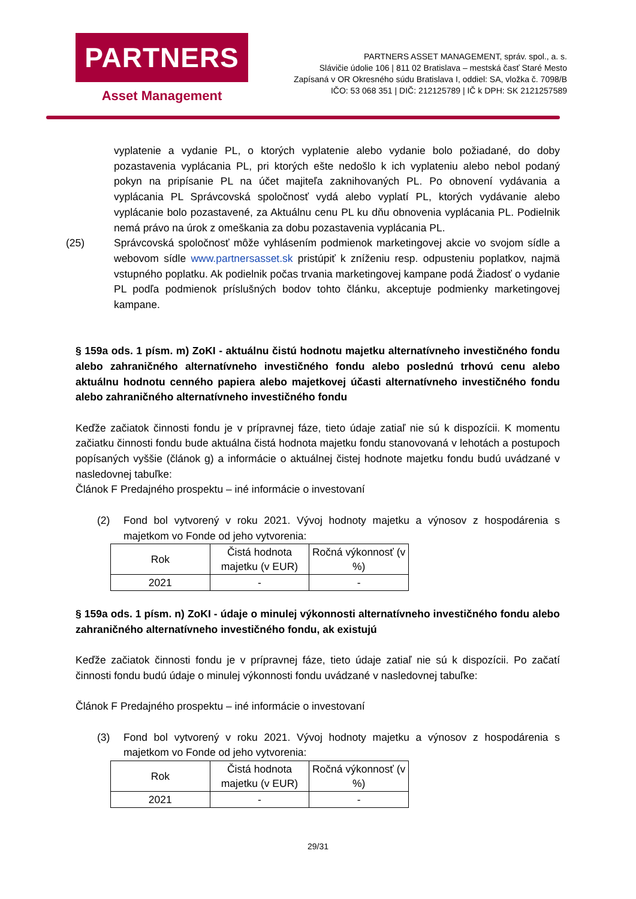PARTNERS
Asset Management
PARTNERS ASSET MANAGEMENT, správ. spol., a. s.
Sláviči​e údolie 106 | 811 02 Bratislava – mestská časť Staré Mesto
Zapísaná v OR Okresného súdu Bratislava I, oddiel: SA, vložka č. 7098/B
IČO: 53 068 351 | DIČ: 212125789 | IČ k DPH: SK 2121257589
vyplatenie a vydanie PL, o ktorých vyplatenie alebo vydanie bolo požiadané, do doby pozastavenia vyplácania PL, pri ktorých ešte nedošlo k ich vyplateniu alebo nebol podaný pokyn na pripísanie PL na účet majiteľa zaknihovaných PL. Po obnovení vydávania a vyplácania PL Správcovská spoločnosť vydá alebo vyplatí PL, ktorých vydávanie alebo vyplácanie bolo pozastavené, za Aktuálnu cenu PL ku dňu obnovenia vyplácania PL. Podielnik nemá právo na úrok z omeškania za dobu pozastavenia vyplácania PL.
(25) Správcovská spoločnosť môže vyhlásením podmienok marketingovej akcie vo svojom sídle a webovom sídle www.partnersasset.sk pristúpiť k zníženiu resp. odpusteniu poplatkov, najmä vstupného poplatku. Ak podielnik počas trvania marketingovej kampane podá Žiadosť o vydanie PL podľa podmienok príslušných bodov tohto článku, akceptuje podmienky marketingovej kampane.
§ 159a ods. 1 písm. m) ZoKI - aktuálnu čistú hodnotu majetku alternatívneho investičného fondu alebo zahraničného alternatívneho investičného fondu alebo poslednú trhovú cenu alebo aktuálnu hodnotu cenného papiera alebo majetkovej účasti alternatívneho investičného fondu alebo zahraničného alternatívneho investičného fondu
Keďže začiatok činnosti fondu je v prípravnej fáze, tieto údaje zatiaľ nie sú k dispozícii. K momentu začiatku činnosti fondu bude aktuálna čistá hodnota majetku fondu stanovovaná v lehotách a postupoch popísaných vyššie (článok g) a informácie o aktuálnej čistej hodnote majetku fondu budú uvádzané v nasledovnej tabuľke:
Článok F Predajného prospektu – iné informácie o investovaní
(2) Fond bol vytvorený v roku 2021. Vývoj hodnoty majetku a výnosov z hospodárenia s majetkom vo Fonde od jeho vytvorenia:
| Rok | Čistá hodnota majetku (v EUR) | Ročná výkonnosť (v %) |
| --- | --- | --- |
| 2021 | - | - |
§ 159a ods. 1 písm. n) ZoKI - údaje o minulej výkonnosti alternatívneho investičného fondu alebo zahraničného alternatívneho investičného fondu, ak existujú
Keďže začiatok činnosti fondu je v prípravnej fáze, tieto údaje zatiaľ nie sú k dispozícii. Po začatí činnosti fondu budú údaje o minulej výkonnosti fondu uvádzané v nasledovnej tabuľke:
Článok F Predajného prospektu – iné informácie o investovaní
(3) Fond bol vytvorený v roku 2021. Vývoj hodnoty majetku a výnosov z hospodárenia s majetkom vo Fonde od jeho vytvorenia:
| Rok | Čistá hodnota majetku (v EUR) | Ročná výkonnosť (v %) |
| --- | --- | --- |
| 2021 | - | - |
29/31